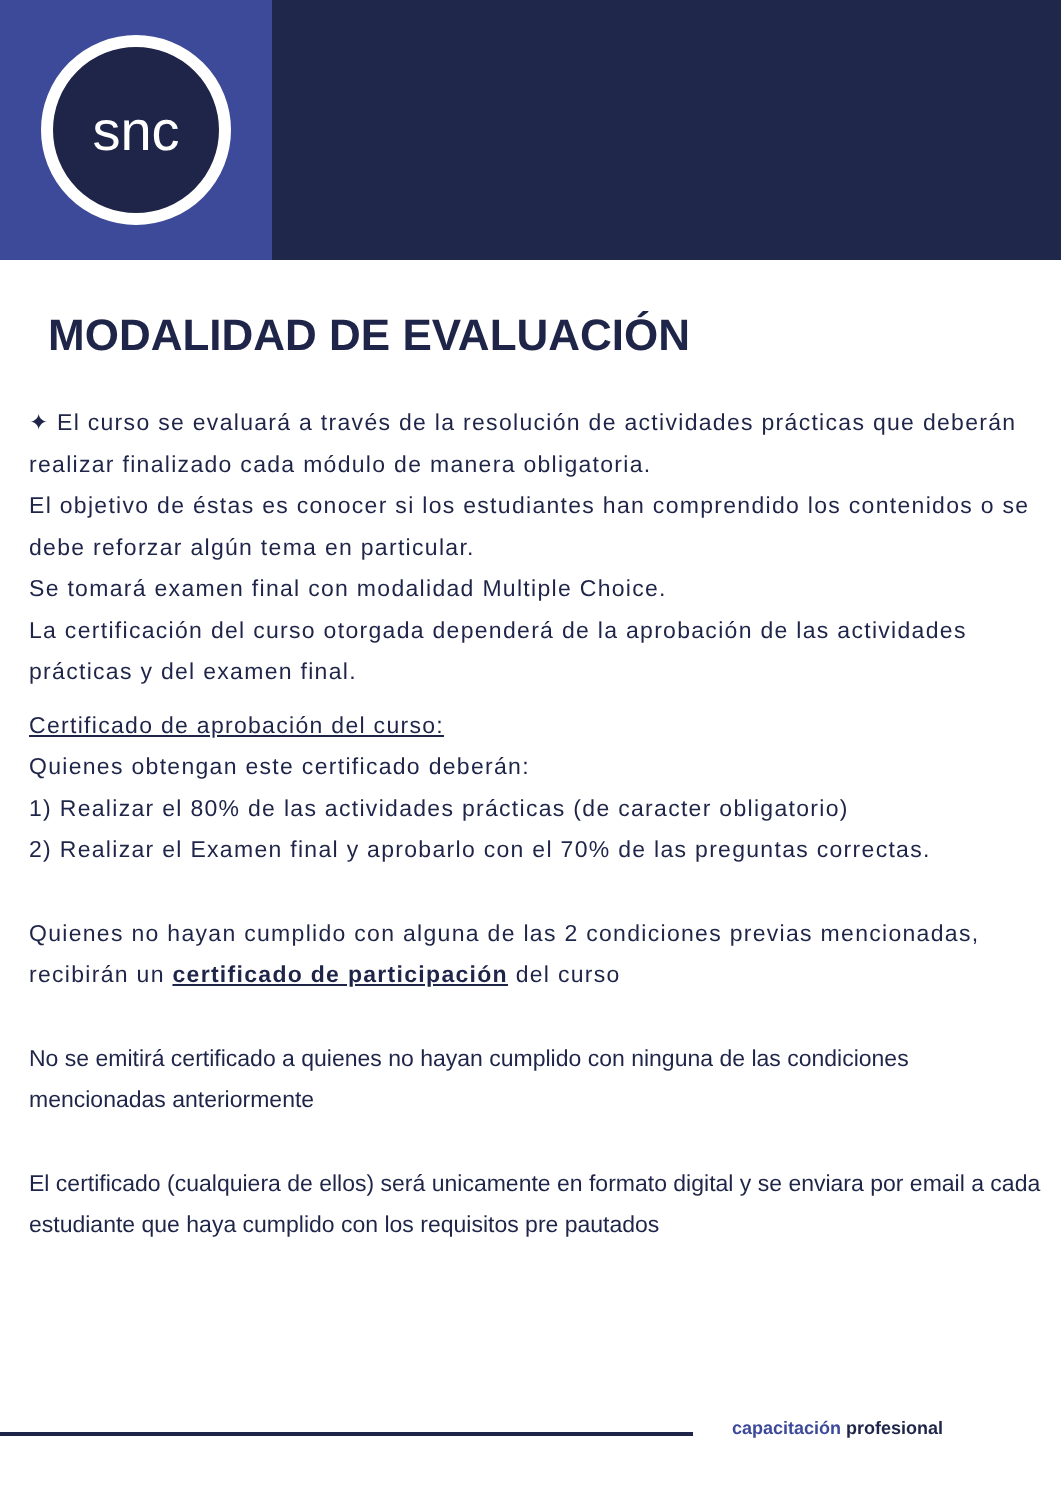snc
MODALIDAD DE EVALUACIÓN
✦ El curso se evaluará a través de la resolución de actividades prácticas que deberán realizar finalizado cada módulo de manera obligatoria.
El objetivo de éstas es conocer si los estudiantes han comprendido los contenidos o se debe reforzar algún tema en particular.
Se tomará examen final con modalidad Multiple Choice.
La certificación del curso otorgada dependerá de la aprobación de las actividades prácticas y del examen final.
Certificado de aprobación del curso:
Quienes obtengan este certificado deberán:
1) Realizar el 80% de las actividades prácticas (de caracter obligatorio)
2) Realizar el Examen final y aprobarlo con el 70% de las preguntas correctas.
Quienes no hayan cumplido con alguna de las 2 condiciones previas mencionadas, recibirán un certificado de participación del curso
No se emitirá certificado a quienes no hayan cumplido con ninguna de las condiciones mencionadas anteriormente
El certificado (cualquiera de ellos) será unicamente en formato digital y se enviara por email a cada estudiante que haya cumplido con los requisitos pre pautados
capacitación profesional